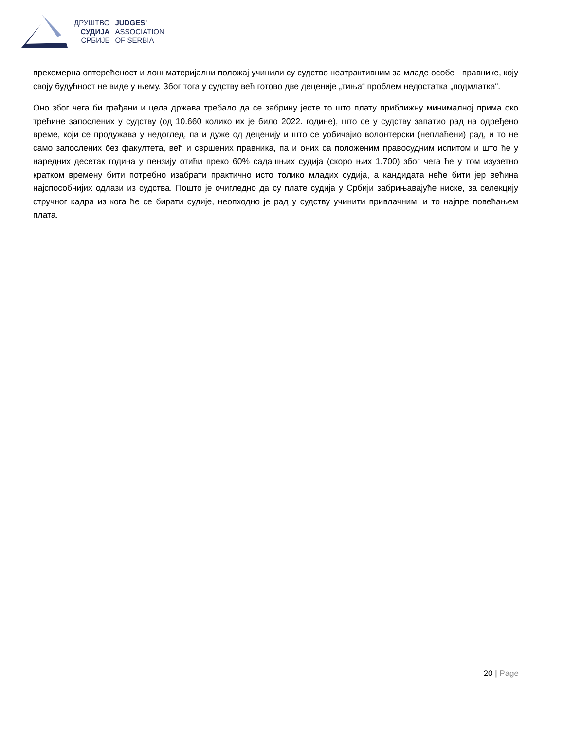ДРУШТВО
СУДИЈА
СРБИЈЕ
JUDGES’
ASSOCIATION
OF SERBIA
прекомерна оптерећеност и лош материјални положај учинили су судство неатрактивним за младе особе - правнике, коју своју будућност не виде у њему. Због тога у судству већ готово две деценије „тиња“ проблем недостатка „подмлатка“.
Оно због чега би грађани и цела држава требало да се забрину јесте то што плату приближну минималној прима око трећине запослених у судству (од 10.660 колико их је било 2022. године), што се у судству запатио рад на одређено време, који се продужава у недоглед, па и дуже од деценију и што се уобичајио волонтерски (неплаћени) рад, и то не само запослених без факултета, већ и свршених правника, па и оних са положеним правосудним испитом и што ће у наредних десетак година у пензију отићи преко 60% садашњих судија (скоро њих 1.700) због чега ће у том изузетно кратком времену бити потребно изабрати практично исто толико младих судија, а кандидата неће бити јер већина најспособнијих одлази из судства. Пошто је очигледно да су плате судија у Србији забрињавајуће ниске, за селекцију стручног кадра из кога ће се бирати судије, неопходно је рад у судству учинити привлачним, и то најпре повећањем плата.
20 | Page